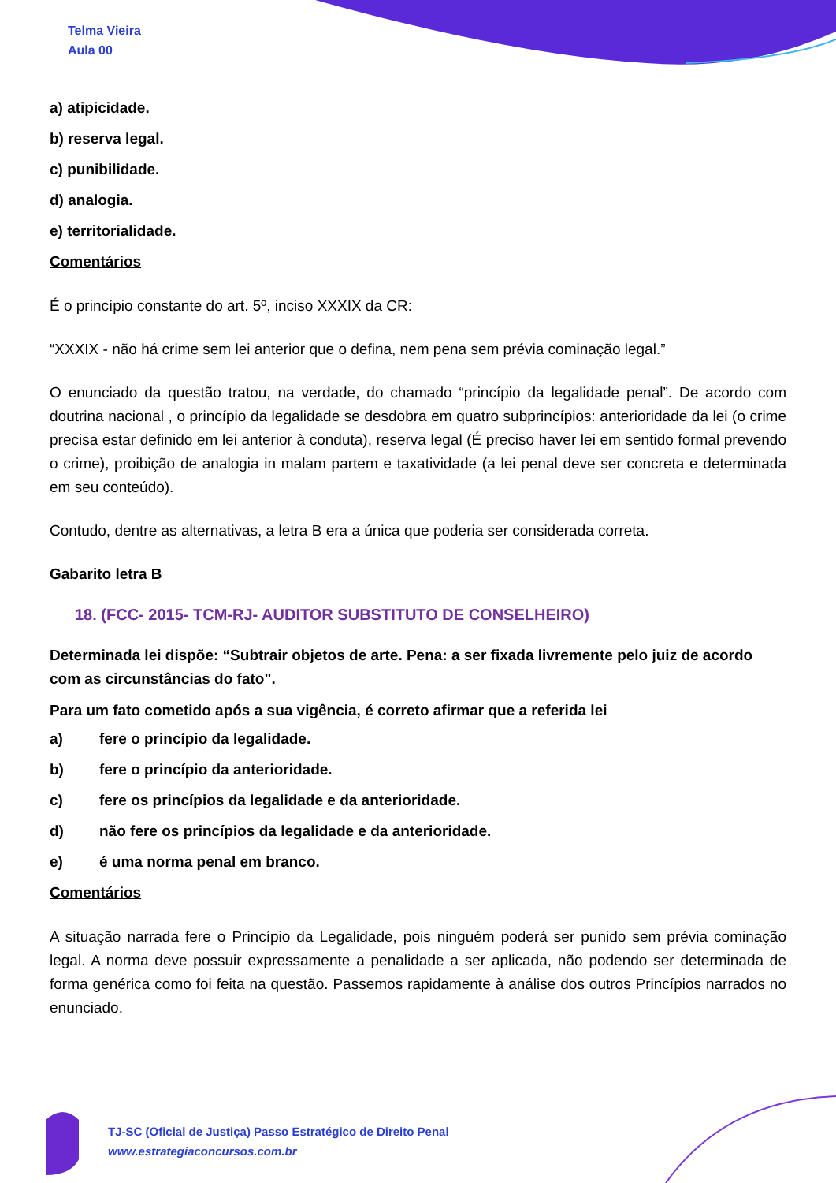Telma Vieira
Aula 00
a) atipicidade.
b) reserva legal.
c) punibilidade.
d) analogia.
e) territorialidade.
Comentários
É o princípio constante do art. 5º, inciso XXXIX da CR:
“XXXIX - não há crime sem lei anterior que o defina, nem pena sem prévia cominação legal.”
O enunciado da questão tratou, na verdade, do chamado “princípio da legalidade penal”. De acordo com doutrina nacional , o princípio da legalidade se desdobra em quatro subprincípios: anterioridade da lei (o crime precisa estar definido em lei anterior à conduta), reserva legal (É preciso haver lei em sentido formal prevendo o crime), proibição de analogia in malam partem e taxatividade (a lei penal deve ser concreta e determinada em seu conteúdo).
Contudo, dentre as alternativas, a letra B era a única que poderia ser considerada correta.
Gabarito letra B
18. (FCC- 2015- TCM-RJ- AUDITOR SUBSTITUTO DE CONSELHEIRO)
Determinada lei dispõe: “Subtrair objetos de arte. Pena: a ser fixada livremente pelo juiz de acordo com as circunstâncias do fato".
Para um fato cometido após a sua vigência, é correto afirmar que a referida lei
a) fere o princípio da legalidade.
b) fere o princípio da anterioridade.
c) fere os princípios da legalidade e da anterioridade.
d) não fere os princípios da legalidade e da anterioridade.
e) é uma norma penal em branco.
Comentários
A situação narrada fere o Princípio da Legalidade, pois ninguém poderá ser punido sem prévia cominação legal. A norma deve possuir expressamente a penalidade a ser aplicada, não podendo ser determinada de forma genérica como foi feita na questão. Passemos rapidamente à análise dos outros Princípios narrados no enunciado.
TJ-SC (Oficial de Justiça) Passo Estratégico de Direito Penal
www.estrategiaconcursos.com.br